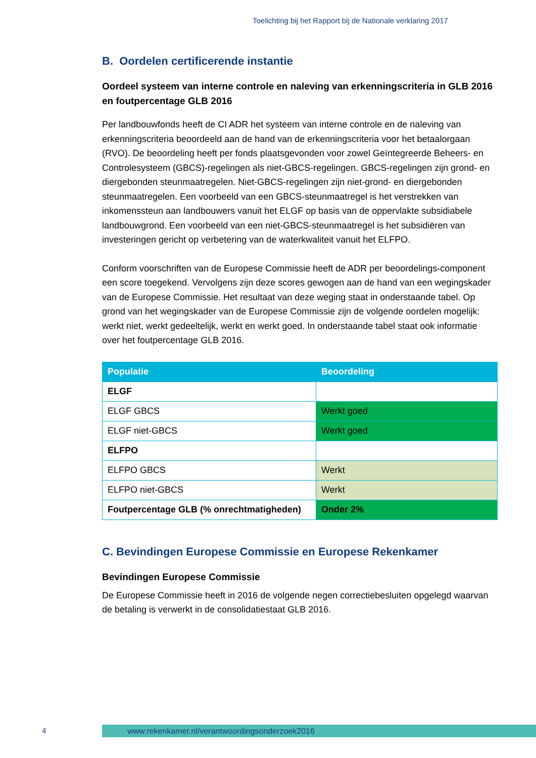Toelichting bij het Rapport bij de Nationale verklaring 2017
B. Oordelen certificerende instantie
Oordeel systeem van interne controle en naleving van erkenningscriteria in GLB 2016 en foutpercentage GLB 2016
Per landbouwfonds heeft de CI ADR het systeem van interne controle en de naleving van erkenningscriteria beoordeeld aan de hand van de erkenningscriteria voor het betaalorgaan (RVO). De beoordeling heeft per fonds plaatsgevonden voor zowel Geïntegreerde Beheers- en Controlesysteem (GBCS)-regelingen als niet-GBCS-regelingen. GBCS-regelingen zijn grond- en diergebonden steunmaatregelen. Niet-GBCS-regelingen zijn niet-grond- en diergebonden steunmaatregelen. Een voorbeeld van een GBCS-steunmaatregel is het verstrekken van inkomenssteun aan landbouwers vanuit het ELGF op basis van de oppervlakte subsidiabele landbouwgrond. Een voorbeeld van een niet-GBCS-steunmaatregel is het subsidiëren van investeringen gericht op verbetering van de waterkwaliteit vanuit het ELFPO.
Conform voorschriften van de Europese Commissie heeft de ADR per beoordelings-component een score toegekend. Vervolgens zijn deze scores gewogen aan de hand van een wegingskader van de Europese Commissie. Het resultaat van deze weging staat in onderstaande tabel. Op grond van het wegingskader van de Europese Commissie zijn de volgende oordelen mogelijk: werkt niet, werkt gedeeltelijk, werkt en werkt goed. In onderstaande tabel staat ook informatie over het foutpercentage GLB 2016.
| Populatie | Beoordeling |
| --- | --- |
| ELGF | |
| ELGF GBCS | Werkt goed |
| ELGF niet-GBCS | Werkt goed |
| ELFPO | |
| ELFPO GBCS | Werkt |
| ELFPO niet-GBCS | Werkt |
| Foutpercentage GLB (% onrechtmatigheden) | Onder 2% |
C. Bevindingen Europese Commissie en Europese Rekenkamer
Bevindingen Europese Commissie
De Europese Commissie heeft in 2016 de volgende negen correctiebesluiten opgelegd waarvan de betaling is verwerkt in de consolidatiestaat GLB 2016.
4 www.rekenkamer.nl/verantwoordingsonderzoek2016